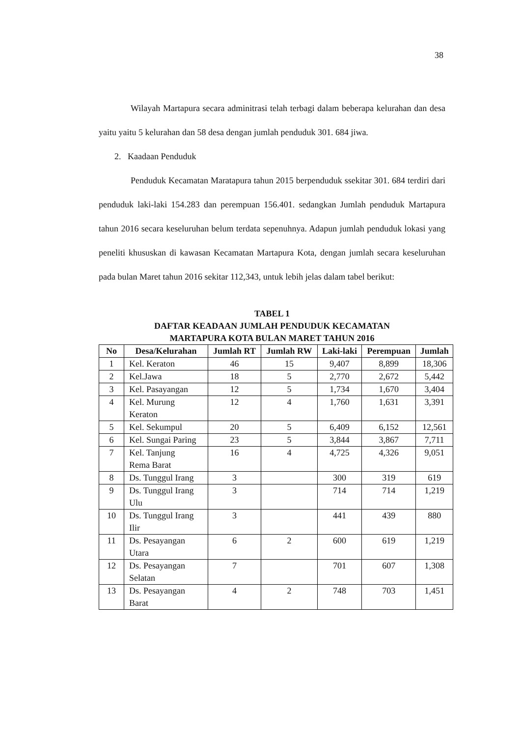38
Wilayah Martapura secara adminitrasi telah terbagi dalam beberapa kelurahan dan desa yaitu yaitu 5 kelurahan dan 58 desa dengan jumlah penduduk 301. 684 jiwa.
2. Kaadaan Penduduk
Penduduk Kecamatan Maratapura tahun 2015 berpenduduk ssekitar 301. 684 terdiri dari penduduk laki-laki 154.283 dan perempuan 156.401. sedangkan Jumlah penduduk Martapura tahun 2016 secara keseluruhan belum terdata sepenuhnya. Adapun jumlah penduduk lokasi yang peneliti khususkan di kawasan Kecamatan Martapura Kota, dengan jumlah secara keseluruhan pada bulan Maret tahun 2016 sekitar 112,343, untuk lebih jelas dalam tabel berikut:
TABEL 1
DAFTAR KEADAAN JUMLAH PENDUDUK KECAMATAN
MARTAPURA KOTA BULAN MARET TAHUN 2016
| No | Desa/Kelurahan | Jumlah RT | Jumlah RW | Laki-laki | Perempuan | Jumlah |
| --- | --- | --- | --- | --- | --- | --- |
| 1 | Kel. Keraton | 46 | 15 | 9,407 | 8,899 | 18,306 |
| 2 | Kel.Jawa | 18 | 5 | 2,770 | 2,672 | 5,442 |
| 3 | Kel. Pasayangan | 12 | 5 | 1,734 | 1,670 | 3,404 |
| 4 | Kel. Murung Keraton | 12 | 4 | 1,760 | 1,631 | 3,391 |
| 5 | Kel. Sekumpul | 20 | 5 | 6,409 | 6,152 | 12,561 |
| 6 | Kel. Sungai Paring | 23 | 5 | 3,844 | 3,867 | 7,711 |
| 7 | Kel. Tanjung Rema Barat | 16 | 4 | 4,725 | 4,326 | 9,051 |
| 8 | Ds. Tunggul Irang | 3 | | 300 | 319 | 619 |
| 9 | Ds. Tunggul Irang Ulu | 3 | | 714 | 714 | 1,219 |
| 10 | Ds. Tunggul Irang Ilir | 3 | | 441 | 439 | 880 |
| 11 | Ds. Pesayangan Utara | 6 | 2 | 600 | 619 | 1,219 |
| 12 | Ds. Pesayangan Selatan | 7 | | 701 | 607 | 1,308 |
| 13 | Ds. Pesayangan Barat | 4 | 2 | 748 | 703 | 1,451 |